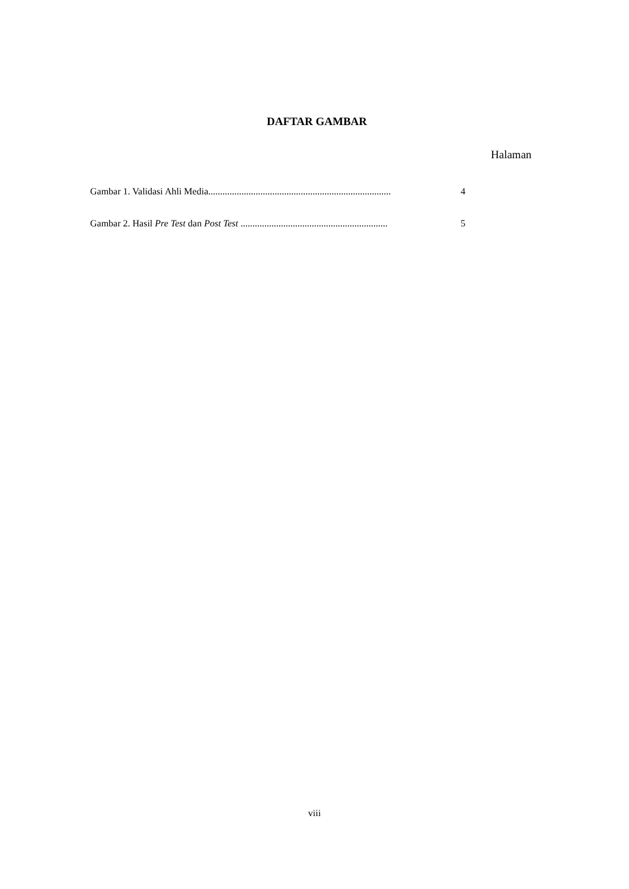DAFTAR GAMBAR
Halaman
Gambar 1. Validasi Ahli Media............................................................................. 4
Gambar 2. Hasil Pre Test dan Post Test .............................................................. 5
viii